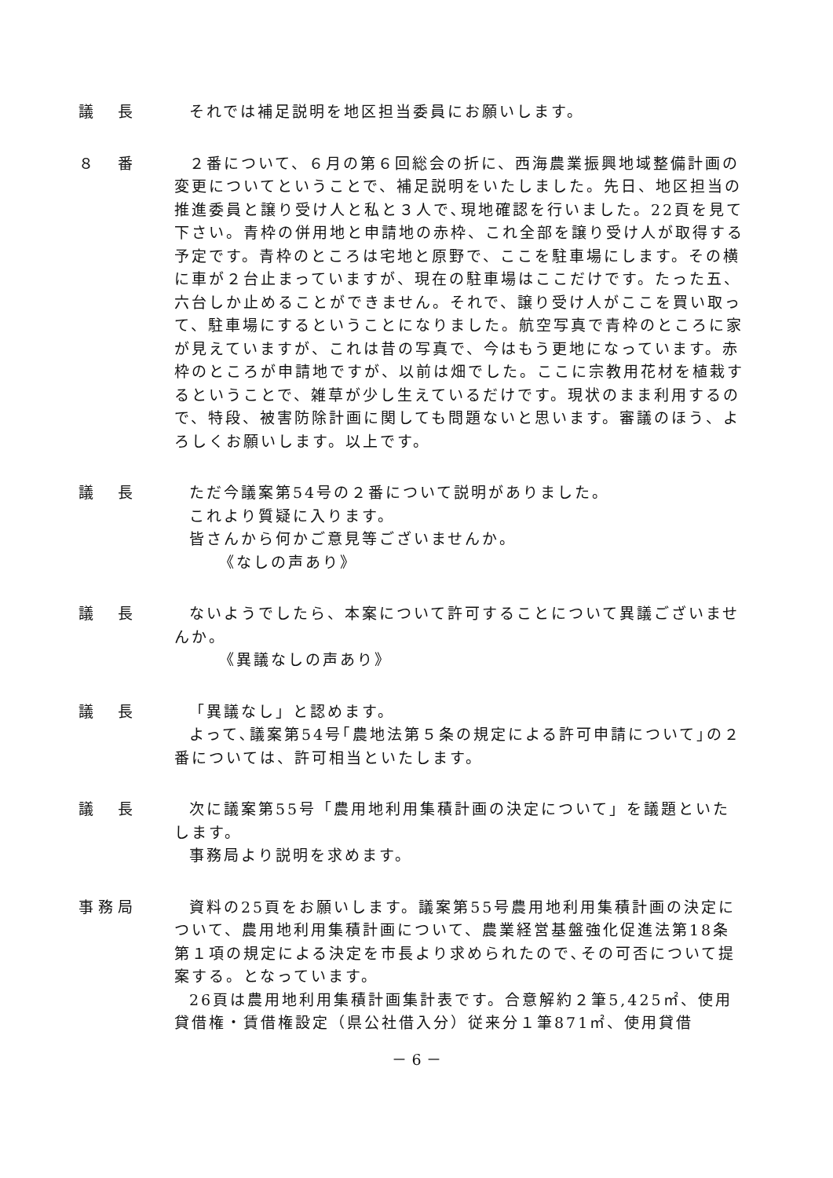議　長 それでは補足説明を地区担当委員にお願いします。
８　番 ２番について、６月の第６回総会の折に、西海農業振興地域整備計画の変更についてということで、補足説明をいたしました。先日、地区担当の推進委員と譲り受け人と私と３人で､現地確認を行いました。22頁を見て下さい。青枠の併用地と申請地の赤枠、これ全部を譲り受け人が取得する予定です。青枠のところは宅地と原野で、ここを駐車場にします。その横に車が２台止まっていますが、現在の駐車場はここだけです。たった五、六台しか止めることができません。それで、譲り受け人がここを買い取って、駐車場にするということになりました。航空写真で青枠のところに家が見えていますが、これは昔の写真で、今はもう更地になっています。赤枠のところが申請地ですが、以前は畑でした。ここに宗教用花材を植栽するということで、雑草が少し生えているだけです。現状のまま利用するので、特段、被害防除計画に関しても問題ないと思います。審議のほう、よろしくお願いします。以上です。
議　長 ただ今議案第54号の２番について説明がありました。
これより質疑に入ります。
皆さんから何かご意見等ございませんか。
《なしの声あり》
議　長 ないようでしたら、本案について許可することについて異議ございませんか。
《異議なしの声あり》
議　長 「異議なし」と認めます。
よって､議案第54号｢農地法第５条の規定による許可申請について｣の２番については、許可相当といたします。
議　長 次に議案第55号「農用地利用集積計画の決定について」を議題といたします。
事務局より説明を求めます。
事務局 資料の25頁をお願いします。議案第55号農用地利用集積計画の決定について、農用地利用集積計画について、農業経営基盤強化促進法第18条第１項の規定による決定を市長より求められたので､その可否について提案する。となっています。
26頁は農用地利用集積計画集計表です。合意解約２筆5,425㎡、使用貸借権・賃借権設定（県公社借入分）従来分１筆871㎡、使用貸借
－ 6 －